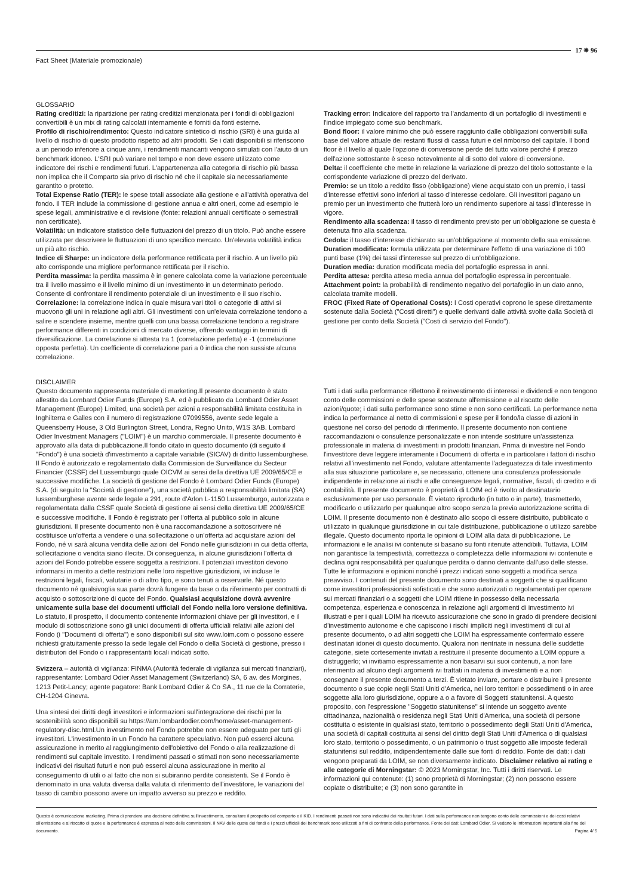17 ✵ 96
Fact Sheet (Materiale promozionale)
GLOSSARIO
Rating creditizi: la ripartizione per rating creditizi menzionata per i fondi di obbligazioni convertibili è un mix di rating calcolati internamente e forniti da fonti esterne.
Profilo di rischio/rendimento: Questo indicatore sintetico di rischio (SRI) è una guida al livello di rischio di questo prodotto rispetto ad altri prodotti. Se i dati disponibili si riferiscono a un periodo inferiore a cinque anni, i rendimenti mancanti vengono simulati con l'aiuto di un benchmark idoneo. L'SRI può variare nel tempo e non deve essere utilizzato come indicatore dei rischi e rendimenti futuri. L'appartenenza alla categoria di rischio più bassa non implica che il Comparto sia privo di rischio né che il capitale sia necessariamente garantito o protetto.
Total Expense Ratio (TER): le spese totali associate alla gestione e all'attività operativa del fondo. Il TER include la commissione di gestione annua e altri oneri, come ad esempio le spese legali, amministrative e di revisione (fonte: relazioni annuali certificate o semestrali non certificate).
Volatilità: un indicatore statistico delle fluttuazioni del prezzo di un titolo. Può anche essere utilizzata per descrivere le fluttuazioni di uno specifico mercato. Un'elevata volatilità indica un più alto rischio.
Indice di Sharpe: un indicatore della performance rettificata per il rischio. A un livello più alto corrisponde una migliore performance rettificata per il rischio.
Perdita massima: la perdita massima è in genere calcolata come la variazione percentuale tra il livello massimo e il livello minimo di un investimento in un determinato periodo. Consente di confrontare il rendimento potenziale di un investimento e il suo rischio.
Correlazione: la correlazione indica in quale misura vari titoli o categorie di attivi si muovono gli uni in relazione agli altri. Gli investimenti con un'elevata correlazione tendono a salire e scendere insieme, mentre quelli con una bassa correlazione tendono a registrare performance differenti in condizioni di mercato diverse, offrendo vantaggi in termini di diversificazione. La correlazione si attesta tra 1 (correlazione perfetta) e -1 (correlazione opposta perfetta). Un coefficiente di correlazione pari a 0 indica che non sussiste alcuna correlazione.
Tracking error: Indicatore del rapporto tra l'andamento di un portafoglio di investimenti e l'indice impiegato come suo benchmark.
Bond floor: il valore minimo che può essere raggiunto dalle obbligazioni convertibili sulla base del valore attuale dei restanti flussi di cassa futuri e del rimborso del capitale. Il bond floor è il livello al quale l'opzione di conversione perde del tutto valore perché il prezzo dell'azione sottostante è sceso notevolmente al di sotto del valore di conversione.
Delta: il coefficiente che mette in relazione la variazione di prezzo del titolo sottostante e la corrispondente variazione di prezzo del derivato.
Premio: se un titolo a reddito fisso (obbligazione) viene acquistato con un premio, i tassi d'interesse effettivi sono inferiori al tasso d'interesse cedolare. Gli investitori pagano un premio per un investimento che frutterà loro un rendimento superiore ai tassi d'interesse in vigore.
Rendimento alla scadenza: il tasso di rendimento previsto per un'obbligazione se questa è detenuta fino alla scadenza.
Cedola: il tasso d'interesse dichiarato su un'obbligazione al momento della sua emissione.
Duration modificata: formula utilizzata per determinare l'effetto di una variazione di 100 punti base (1%) dei tassi d'interesse sul prezzo di un'obbligazione.
Duration media: duration modificata media del portafoglio espressa in anni.
Perdita attesa: perdita attesa media annua del portafoglio espressa in percentuale.
Attachment point: la probabilità di rendimento negativo del portafoglio in un dato anno, calcolata tramite modelli.
FROC (Fixed Rate of Operational Costs): I Costi operativi coprono le spese direttamente sostenute dalla Società ("Costi diretti") e quelle derivanti dalle attività svolte dalla Società di gestione per conto della Società ("Costi di servizio del Fondo").
DISCLAIMER
Questo documento rappresenta materiale di marketing.Il presente documento è stato allestito da Lombard Odier Funds (Europe) S.A. ed è pubblicato da Lombard Odier Asset Management (Europe) Limited, una società per azioni a responsabilità limitata costituita in Inghilterra e Galles con il numero di registrazione 07099556, avente sede legale a Queensberry House, 3 Old Burlington Street, Londra, Regno Unito, W1S 3AB. Lombard Odier Investment Managers ("LOIM") è un marchio commerciale. Il presente documento è approvato alla data di pubblicazione.Il fondo citato in questo documento (di seguito il "Fondo") è una società d'investimento a capitale variabile (SICAV) di diritto lussemburghese. Il Fondo è autorizzato e regolamentato dalla Commission de Surveillance du Secteur Financier (CSSF) del Lussemburgo quale OICVM ai sensi della direttiva UE 2009/65/CE e successive modifiche. La società di gestione del Fondo è Lombard Odier Funds (Europe) S.A. (di seguito la "Società di gestione"), una società pubblica a responsabilità limitata (SA) lussemburghese avente sede legale a 291, route d'Arlon L-1150 Lussemburgo, autorizzata e regolamentata dalla CSSF quale Società di gestione ai sensi della direttiva UE 2009/65/CE e successive modifiche. Il Fondo è registrato per l'offerta al pubblico solo in alcune giurisdizioni. Il presente documento non è una raccomandazione a sottoscrivere né costituisce un'offerta a vendere o una sollecitazione o un'offerta ad acquistare azioni del Fondo, né vi sarà alcuna vendita delle azioni del Fondo nelle giurisdizioni in cui detta offerta, sollecitazione o vendita siano illecite. Di conseguenza, in alcune giurisdizioni l'offerta di azioni del Fondo potrebbe essere soggetta a restrizioni. I potenziali investitori devono informarsi in merito a dette restrizioni nelle loro rispettive giurisdizioni, ivi incluse le restrizioni legali, fiscali, valutarie o di altro tipo, e sono tenuti a osservarle. Né questo documento né qualsivoglia sua parte dovrà fungere da base o da riferimento per contratti di acquisto o sottoscrizione di quote del Fondo. Qualsiasi acquisizione dovrà avvenire unicamente sulla base dei documenti ufficiali del Fondo nella loro versione definitiva. Lo statuto, il prospetto, il documento contenente informazioni chiave per gli investitori, e il modulo di sottoscrizione sono gli unici documenti di offerta ufficiali relativi alle azioni del Fondo (i "Documenti di offerta") e sono disponibili sul sito www.loim.com o possono essere richiesti gratuitamente presso la sede legale del Fondo o della Società di gestione, presso i distributori del Fondo o i rappresentanti locali indicati sotto.
Svizzera – autorità di vigilanza: FINMA (Autorità federale di vigilanza sui mercati finanziari), rappresentante: Lombard Odier Asset Management (Switzerland) SA, 6 av. des Morgines, 1213 Petit-Lancy; agente pagatore: Bank Lombard Odier & Co SA., 11 rue de la Corraterie, CH-1204 Ginevra.
Una sintesi dei diritti degli investitori e informazioni sull'integrazione dei rischi per la sostenibilità sono disponibili su https://am.lombardodier.com/home/asset-management-regulatory-disc.html.Un investimento nel Fondo potrebbe non essere adeguato per tutti gli investitori. L'investimento in un Fondo ha carattere speculativo. Non può esserci alcuna assicurazione in merito al raggiungimento dell'obiettivo del Fondo o alla realizzazione di rendimenti sul capitale investito. I rendimenti passati o stimati non sono necessariamente indicativi dei risultati futuri e non può esserci alcuna assicurazione in merito al conseguimento di utili o al fatto che non si subiranno perdite consistenti. Se il Fondo è denominato in una valuta diversa dalla valuta di riferimento dell'investitore, le variazioni del tasso di cambio possono avere un impatto avverso su prezzo e reddito.
Tutti i dati sulla performance riflettono il reinvestimento di interessi e dividendi e non tengono conto delle commissioni e delle spese sostenute all'emissione e al riscatto delle azioni/quote; i dati sulla performance sono stime e non sono certificati. La performance netta indica la performance al netto di commissioni e spese per il fondo/la classe di azioni in questione nel corso del periodo di riferimento. Il presente documento non contiene raccomandazioni o consulenze personalizzate e non intende sostituire un'assistenza professionale in materia di investimenti in prodotti finanziari. Prima di investire nel Fondo l'investitore deve leggere interamente i Documenti di offerta e in particolare i fattori di rischio relativi all'investimento nel Fondo, valutare attentamente l'adeguatezza di tale investimento alla sua situazione particolare e, se necessario, ottenere una consulenza professionale indipendente in relazione ai rischi e alle conseguenze legali, normative, fiscali, di credito e di contabilità. Il presente documento è proprietà di LOIM ed è rivolto al destinatario esclusivamente per uso personale. È vietato riprodurlo (in tutto o in parte), trasmetterlo, modificarlo o utilizzarlo per qualunque altro scopo senza la previa autorizzazione scritta di LOIM. Il presente documento non è destinato allo scopo di essere distribuito, pubblicato o utilizzato in qualunque giurisdizione in cui tale distribuzione, pubblicazione o utilizzo sarebbe illegale. Questo documento riporta le opinioni di LOIM alla data di pubblicazione. Le informazioni e le analisi ivi contenute si basano su fonti ritenute attendibili. Tuttavia, LOIM non garantisce la tempestività, correttezza o completezza delle informazioni ivi contenute e declina ogni responsabilità per qualunque perdita o danno derivante dall'uso delle stesse. Tutte le informazioni e opinioni nonché i prezzi indicati sono soggetti a modifica senza preavviso. I contenuti del presente documento sono destinati a soggetti che si qualificano come investitori professionisti sofisticati e che sono autorizzati o regolamentati per operare sui mercati finanziari o a soggetti che LOIM ritiene in possesso della necessaria competenza, esperienza e conoscenza in relazione agli argomenti di investimento ivi illustrati e per i quali LOIM ha ricevuto assicurazione che sono in grado di prendere decisioni d'investimento autonome e che capiscono i rischi impliciti negli investimenti di cui al presente documento, o ad altri soggetti che LOIM ha espressamente confermato essere destinatari idonei di questo documento. Qualora non rientriate in nessuna delle suddette categorie, siete cortesemente invitati a restituire il presente documento a LOIM oppure a distruggerlo; vi invitiamo espressamente a non basarvi sui suoi contenuti, a non fare riferimento ad alcuno degli argomenti ivi trattati in materia di investimenti e a non consegnare il presente documento a terzi. È vietato inviare, portare o distribuire il presente documento o sue copie negli Stati Uniti d'America, nei loro territori e possedimenti o in aree soggette alla loro giurisdizione, oppure a o a favore di Soggetti statunitensi. A questo proposito, con l'espressione "Soggetto statunitense" si intende un soggetto avente cittadinanza, nazionalità o residenza negli Stati Uniti d'America, una società di persone costituita o esistente in qualsiasi stato, territorio o possedimento degli Stati Uniti d'America, una società di capitali costituita ai sensi del diritto degli Stati Uniti d'America o di qualsiasi loro stato, territorio o possedimento, o un patrimonio o trust soggetto alle imposte federali statunitensi sul reddito, indipendentemente dalle sue fonti di reddito. Fonte dei dati: i dati vengono preparati da LOIM, se non diversamente indicato. Disclaimer relativo ai rating e alle categorie di Morningstar: © 2023 Morningstar, Inc. Tutti i diritti riservati. Le informazioni qui contenute: (1) sono proprietà di Morningstar; (2) non possono essere copiate o distribuite; e (3) non sono garantite in
Questa è comunicazione marketing. Prima di prendere una decisione definitiva sull'investimento, consultare il prospetto del comparto e il KID. I rendimenti passati non sono indicativi dei risultati futuri. I dati sulla performance non tengono conto delle commissioni e dei costi relativi all'emissione e al riscatto di quote e la performance è espressa al netto delle commissioni. Il NAV delle quote dei fondi e i prezzi ufficiali dei benchmark sono utilizzati a fini di confronto della performance. Fonte dei dati: Lombard Odier. Si vedano le informazioni importanti alla fine del documento. Pagina 4/ 5